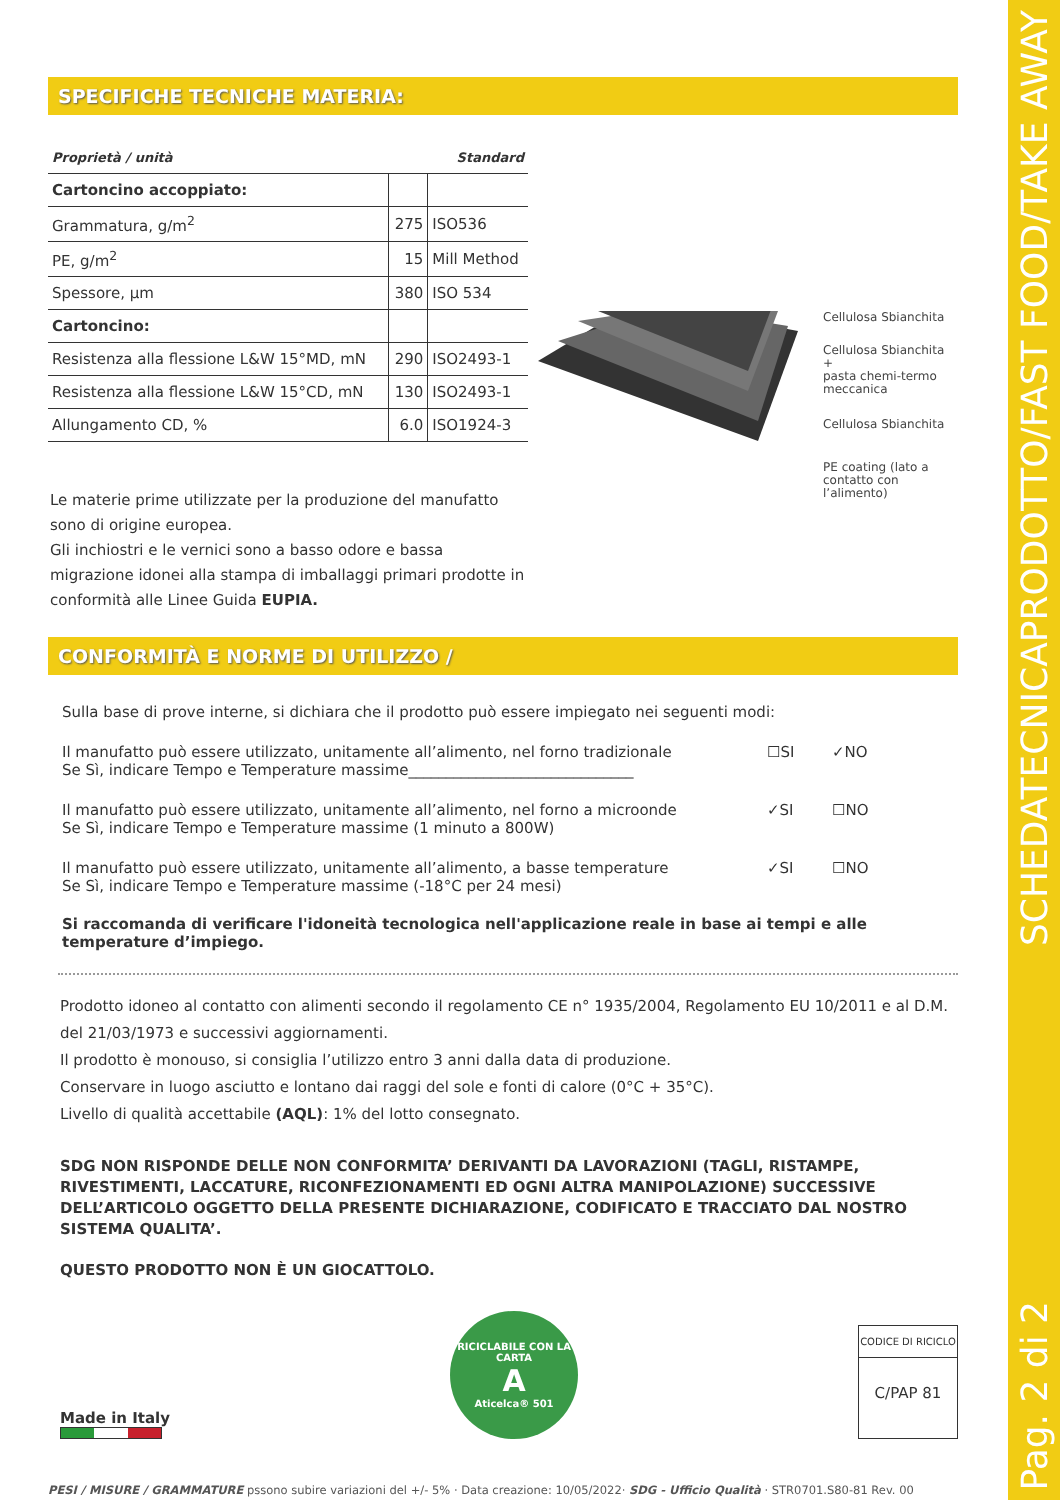SCHEDATECNICAPRODOTTO/FAST FOOD/TAKE AWAY
Pag. 2 di 2
SPECIFICHE TECNICHE MATERIA:
| Proprietà / unità | Standard | |
| --- | --- | --- |
| Cartoncino accoppiato: | | |
| Grammatura, g/m<sup>2</sup> | 275 | ISO536 |
| PE, g/m<sup>2</sup> | 15 | Mill Method |
| Spessore, µm | 380 | ISO 534 |
| Cartoncino: | | |
| Resistenza alla flessione L&W 15°MD, mN | 290 | ISO2493-1 |
| Resistenza alla flessione L&W 15°CD, mN | 130 | ISO2493-1 |
| Allungamento CD, % | 6.0 | ISO1924-3 |
Cellulosa Sbianchita
Cellulosa Sbianchita +
pasta chemi-termo
meccanica
Cellulosa Sbianchita
PE coating (lato a
contatto con l’alimento)
Le materie prime utilizzate per la produzione del manufatto sono di origine europea.
Gli inchiostri e le vernici sono a basso odore e bassa migrazione idonei alla stampa di imballaggi primari prodotte in conformità alle Linee Guida EUPIA.
CONFORMITÀ E NORME DI UTILIZZO /
Sulla base di prove interne, si dichiara che il prodotto può essere impiegato nei seguenti modi:
Il manufatto può essere utilizzato, unitamente all’alimento, nel forno tradizionale
Se Sì, indicare Tempo e Temperature massime______________________________
☐SI ✓NO
Il manufatto può essere utilizzato, unitamente all’alimento, nel forno a microonde
Se Sì, indicare Tempo e Temperature massime (1 minuto a 800W)
✓SI ☐NO
Il manufatto può essere utilizzato, unitamente all’alimento, a basse temperature
Se Sì, indicare Tempo e Temperature massime (-18°C per 24 mesi)
✓SI ☐NO
Si raccomanda di verificare l'idoneità tecnologica nell'applicazione reale in base ai tempi e alle temperature d’impiego.
Prodotto idoneo al contatto con alimenti secondo il regolamento CE n° 1935/2004, Regolamento EU 10/2011 e al D.M. del 21/03/1973 e successivi aggiornamenti.
Il prodotto è monouso, si consiglia l’utilizzo entro 3 anni dalla data di produzione.
Conservare in luogo asciutto e lontano dai raggi del sole e fonti di calore (0°C + 35°C).
Livello di qualità accettabile (AQL): 1% del lotto consegnato.
SDG NON RISPONDE DELLE NON CONFORMITA’ DERIVANTI DA LAVORAZIONI (TAGLI, RISTAMPE, RIVESTIMENTI, LACCATURE, RICONFEZIONAMENTI ED OGNI ALTRA MANIPOLAZIONE) SUCCESSIVE DELL’ARTICOLO OGGETTO DELLA PRESENTE DICHIARAZIONE, CODIFICATO E TRACCIATO DAL NOSTRO SISTEMA QUALITA’.
QUESTO PRODOTTO NON È UN GIOCATTOLO.
Made in Italy
RICICLABILE CON LA CARTA
A
Aticelca® 501
CODICE DI RICICLO
C/PAP 81
PESI / MISURE / GRAMMATURE pssono subire variazioni del +/- 5% · Data creazione: 10/05/2022· SDG - Ufficio Qualità · STR0701.S80-81 Rev. 00